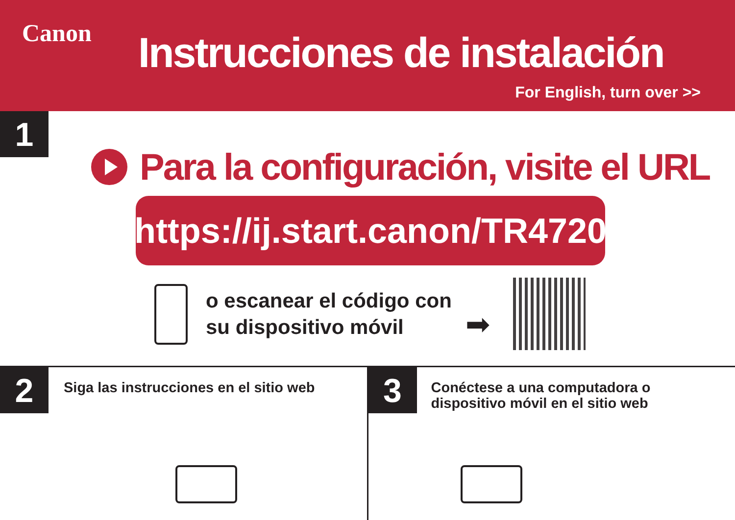Canon Instrucciones de instalación
For English, turn over >>
1
Para la configuración, visite el URL
https://ij.start.canon/TR4720
o escanear el código con
su dispositivo móvil
➡
2
Siga las instrucciones en el sitio web
3
Conéctese a una computadora o
dispositivo móvil en el sitio web